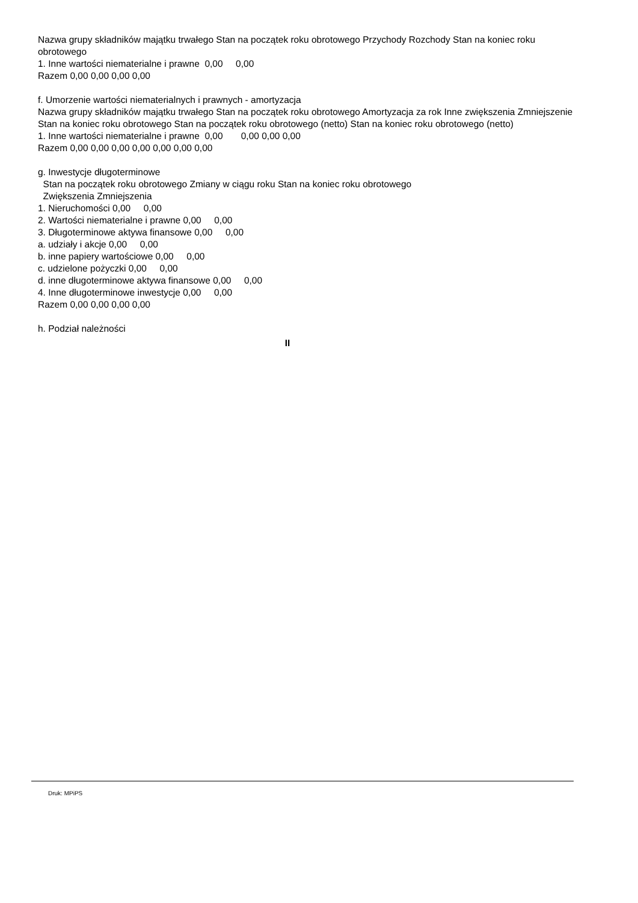Nazwa grupy składników majątku trwałego Stan na początek roku obrotowego Przychody Rozchody Stan na koniec roku obrotowego
1. Inne wartości niematerialne i prawne 0,00 0,00
Razem 0,00 0,00 0,00 0,00
f. Umorzenie wartości niematerialnych i prawnych - amortyzacja
Nazwa grupy składników majątku trwałego Stan na początek roku obrotowego Amortyzacja za rok Inne zwiększenia Zmniejszenie Stan na koniec roku obrotowego Stan na początek roku obrotowego (netto) Stan na koniec roku obrotowego (netto)
1. Inne wartości niematerialne i prawne 0,00 0,00 0,00 0,00
Razem 0,00 0,00 0,00 0,00 0,00 0,00 0,00
g. Inwestycje długoterminowe
Stan na początek roku obrotowego Zmiany w ciągu roku Stan na koniec roku obrotowego
Zwiększenia Zmniejszenia
1. Nieruchomości 0,00 0,00
2. Wartości niematerialne i prawne 0,00 0,00
3. Długoterminowe aktywa finansowe 0,00 0,00
a. udziały i akcje 0,00 0,00
b. inne papiery wartościowe 0,00 0,00
c. udzielone pożyczki 0,00 0,00
d. inne długoterminowe aktywa finansowe 0,00 0,00
4. Inne długoterminowe inwestycje 0,00 0,00
Razem 0,00 0,00 0,00 0,00
h. Podział należności
II
Druk: MPiPS